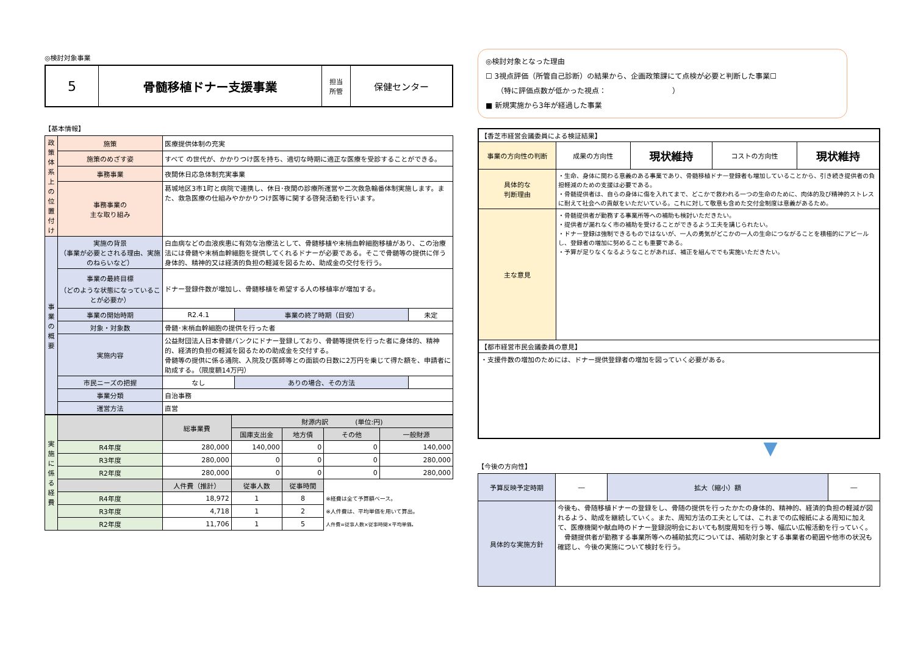◎検討対象事業
| 5 | 骨髄移植ドナー支援事業 | 担当 所管 | 保健センター |
【基本情報】
| 政策体系上の位置付け | 施策 | 医療提供体制の充実 | | |
| | 施策のめざす姿 | すべて の世代が、かかりつけ医を持ち、適切な時期に適正な医療を受診することができる。 | | |
| | 事務事業 | 夜間休日応急体制充実事業 | | |
| | 事務事業の 主な取り組み | 葛城地区3市1町と病院で連携し、休日･夜間の診療所運営や二次救急輪番体制実施します。また、救急医療の仕組みやかかりつけ医等に関する啓発活動を行います。 | | |
| 事業の概要 | 実施の背景 （事業が必要とされる理由、実施のねらいなど） | 白血病などの血液疾患に有効な治療法として、骨髄移植や末梢血幹細胞移植があり、この治療法には骨髄や末梢血幹細胞を提供してくれるドナーが必要である。そこで骨髄等の提供に伴う身体的、精神的又は経済的負担の軽減を図るため、助成金の交付を行う。 | | |
| | 事業の最終目標 （どのような状態になっていることが必要か） | ドナー登録件数が増加し、骨髄移植を希望する人の移植率が増加する。 | | |
| | 事業の開始時期 | R2.4.1 | 事業の終了時期（目安） | 未定 |
| | 対象・対象数 | 骨髄･末梢血幹細胞の提供を行った者 | | |
| | 実施内容 | 公益財団法人日本骨髄バンクにドナー登録しており、骨髄等提供を行った者に身体的、精神的、経済的負担の軽減を図るための助成金を交付する。 骨髄等の提供に係る通院、入院及び医師等との面談の日数に2万円を乗じて得た額を、申請者に助成する。（限度額14万円） | | |
| | 市民ニーズの把握 | なし | ありの場合、その方法 | |
| | 事業分類 | 自治事務 | | |
| | 運営方法 | 直営 | | |
| 実施に係る経費 | | 総事業費 | 財源内訳 (単位:円) | | | |
| | | | 国庫支出金 | 地方債 | その他 | 一般財源 |
| | R4年度 | 280,000 | 140,000 | 0 | 0 | 140,000 |
| | R3年度 | 280,000 | 0 | 0 | 0 | 280,000 |
| | R2年度 | 280,000 | 0 | 0 | 0 | 280,000 |
| | | 人件費（推計） | 従事人数 | 従事時間 | | |
| | R4年度 | 18,972 | 1 | 8 | ※経費は全て予算額ベース。 | |
| | R3年度 | 4,718 | 1 | 2 | ※人件費は、平均単価を用いて算出。 | |
| | R2年度 | 11,706 | 1 | 5 | 人件費=従事人数×従事時間×平均単価。 | |
◎検討対象となった理由
☐ 3視点評価（所管自己診断）の結果から、企画政策課にて点検が必要と判断した事業☐
　　（特に評価点数が低かった視点：　　　　　　　　　）
■ 新規実施から3年が経過した事業
| 【香芝市経営会議委員による検証結果】 | | | | |
| 事業の方向性の判断 | 成果の方向性 | 現状維持 | コストの方向性 | 現状維持 |
| 具体的な 判断理由 | ・生命、身体に関わる意義のある事業であり、骨髄移植ドナー登録者も増加していることから、引き続き提供者の負担軽減のための支援は必要である。 ・骨髄提供者は、自らの身体に傷を入れてまで、どこかで救われる一つの生命のために、肉体的及び精神的ストレスに耐えて社会への貢献をいただいている。これに対して敬意も含めた交付金制度は意義があるため。 | | | |
| 主な意見 | ・骨髄提供者が勤務する事業所等への補助も検討いただきたい。 ・提供者が漏れなく市の補助を受けることができるよう工夫を講じられたい。 ・ドナー登録は強制できるものではないが、一人の勇気がどこかの一人の生命につながることを積極的にアピールし、登録者の増加に努めることも重要である。 ・予算が足りなくなるようなことがあれば、補正を組んででも実施いただきたい。 | | | |
| 【都市経営市民会議委員の意見】 | | | | |
| ・支援件数の増加のためには、ドナー提供登録者の増加を図っていく必要がある。 | | | | |
▼
【今後の方向性】
| 予算反映予定時期 | ― | 拡大（縮小）額 | ― |
| 具体的な実施方針 | 今後も、骨随移植ドナーの登録をし、骨随の提供を行ったかたの身体的、精神的、経済的負担の軽減が図れるよう、助成を継続していく。また、周知方法の工夫としては、これまでの広報紙による周知に加えて、医療機関や献血時のドナー登録説明会においても制度周知を行う等、幅広い広報活動を行っていく。 骨髄提供者が勤務する事業所等への補助拡充については、補助対象とする事業者の範囲や他市の状況も確認し、今後の実施について検討を行う。 | | |